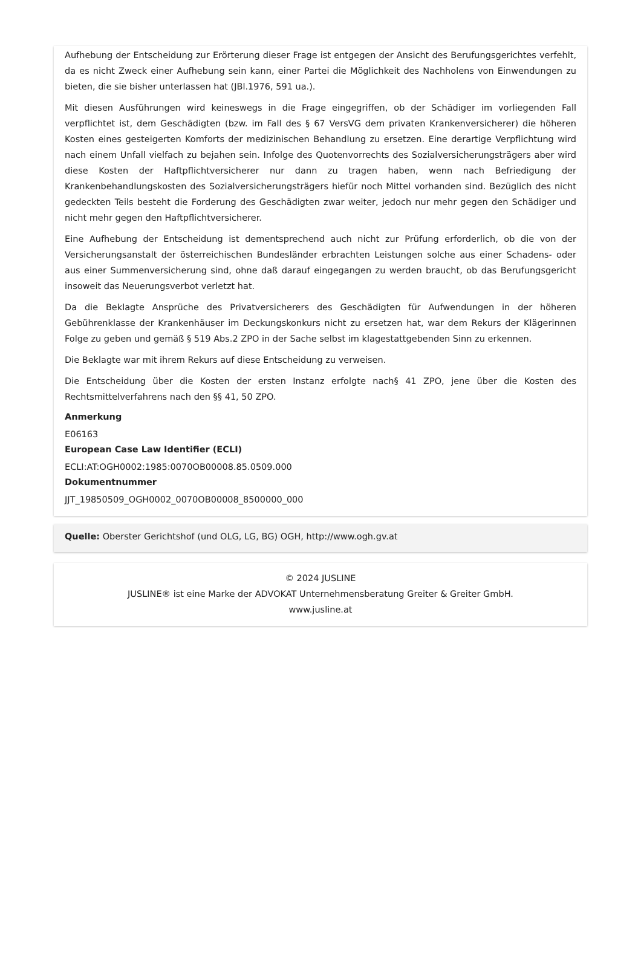Aufhebung der Entscheidung zur Erörterung dieser Frage ist entgegen der Ansicht des Berufungsgerichtes verfehlt, da es nicht Zweck einer Aufhebung sein kann, einer Partei die Möglichkeit des Nachholens von Einwendungen zu bieten, die sie bisher unterlassen hat (JBl.1976, 591 ua.).
Mit diesen Ausführungen wird keineswegs in die Frage eingegriffen, ob der Schädiger im vorliegenden Fall verpflichtet ist, dem Geschädigten (bzw. im Fall des § 67 VersVG dem privaten Krankenversicherer) die höheren Kosten eines gesteigerten Komforts der medizinischen Behandlung zu ersetzen. Eine derartige Verpflichtung wird nach einem Unfall vielfach zu bejahen sein. Infolge des Quotenvorrechts des Sozialversicherungsträgers aber wird diese Kosten der Haftpflichtversicherer nur dann zu tragen haben, wenn nach Befriedigung der Krankenbehandlungskosten des Sozialversicherungsträgers hiefür noch Mittel vorhanden sind. Bezüglich des nicht gedeckten Teils besteht die Forderung des Geschädigten zwar weiter, jedoch nur mehr gegen den Schädiger und nicht mehr gegen den Haftpflichtversicherer.
Eine Aufhebung der Entscheidung ist dementsprechend auch nicht zur Prüfung erforderlich, ob die von der Versicherungsanstalt der österreichischen Bundesländer erbrachten Leistungen solche aus einer Schadens- oder aus einer Summenversicherung sind, ohne daß darauf eingegangen zu werden braucht, ob das Berufungsgericht insoweit das Neuerungsverbot verletzt hat.
Da die Beklagte Ansprüche des Privatversicherers des Geschädigten für Aufwendungen in der höheren Gebührenklasse der Krankenhäuser im Deckungskonkurs nicht zu ersetzen hat, war dem Rekurs der Klägerinnen Folge zu geben und gemäß § 519 Abs.2 ZPO in der Sache selbst im klagestattgebenden Sinn zu erkennen.
Die Beklagte war mit ihrem Rekurs auf diese Entscheidung zu verweisen.
Die Entscheidung über die Kosten der ersten Instanz erfolgte nach§ 41 ZPO, jene über die Kosten des Rechtsmittelverfahrens nach den §§ 41, 50 ZPO.
Anmerkung
E06163
European Case Law Identifier (ECLI)
ECLI:AT:OGH0002:1985:0070OB00008.85.0509.000
Dokumentnummer
JJT_19850509_OGH0002_0070OB00008_8500000_000
Quelle: Oberster Gerichtshof (und OLG, LG, BG) OGH, http://www.ogh.gv.at
© 2024 JUSLINE
JUSLINE® ist eine Marke der ADVOKAT Unternehmensberatung Greiter & Greiter GmbH.
www.jusline.at